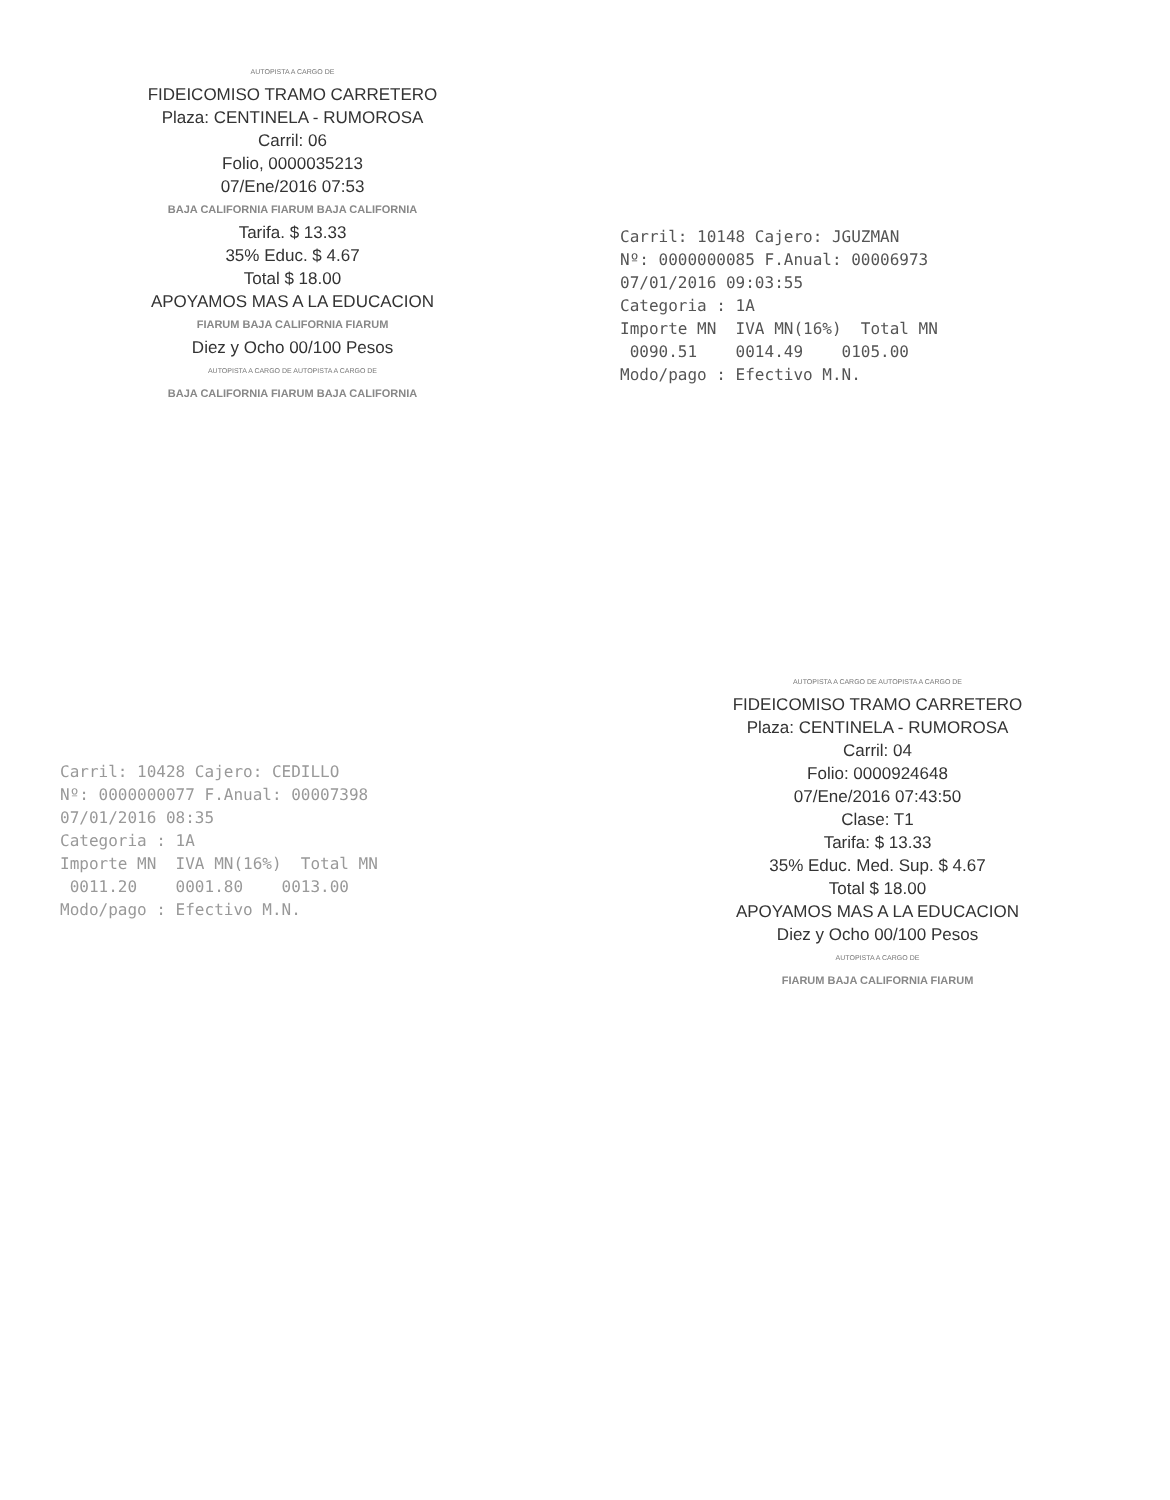AUTOPISTA A CARGO DE
FIDEICOMISO TRAMO CARRETERO
Plaza: CENTINELA - RUMOROSA
Carril: 06
Folio, 0000035213
07/Ene/2016 07:53
BAJA CALIFORNIA FIARUM BAJA CALIFORNIA
Tarifa. $ 13.33
35% Educ. $ 4.67
Total $ 18.00
APOYAMOS MAS A LA EDUCACION
FIARUM BAJA CALIFORNIA FIARUM
Diez y Ocho 00/100 Pesos
AUTOPISTA A CARGO DE AUTOPISTA A CARGO DE
BAJA CALIFORNIA FIARUM BAJA CALIFORNIA
Carril: 10148 Cajero: JGUZMAN
Nº: 0000000085 F.Anual: 00006973
07/01/2016 09:03:55
Categoria : 1A
Importe MN IVA MN(16%) Total MN
0090.51 0014.49 0105.00
Modo/pago : Efectivo M.N.
Carril: 10428 Cajero: CEDILLO
Nº: 0000000077 F.Anual: 00007398
07/01/2016 08:35
Categoria : 1A
Importe MN IVA MN(16%) Total MN
0011.20 0001.80 0013.00
Modo/pago : Efectivo M.N.
AUTOPISTA A CARGO DE AUTOPISTA A CARGO DE
FIDEICOMISO TRAMO CARRETERO
Plaza: CENTINELA - RUMOROSA
Carril: 04
Folio: 0000924648
07/Ene/2016 07:43:50
Clase: T1
Tarifa: $ 13.33
35% Educ. Med. Sup. $ 4.67
Total $ 18.00
APOYAMOS MAS A LA EDUCACION
Diez y Ocho 00/100 Pesos
AUTOPISTA A CARGO DE
FIARUM BAJA CALIFORNIA FIARUM